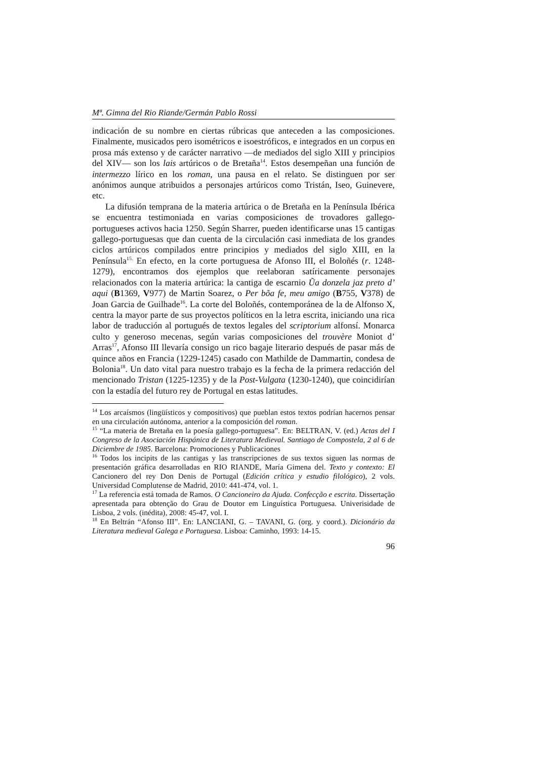Mª. Gimna del Rio Riande/Germán Pablo Rossi
indicación de su nombre en ciertas rúbricas que anteceden a las composiciones. Finalmente, musicados pero isométricos e isoestróficos, e integrados en un corpus en prosa más extenso y de carácter narrativo ―de mediados del siglo XIII y principios del XIV― son los lais artúricos o de Bretaña<sup>14</sup>. Estos desempeñan una función de intermezzo lírico en los roman, una pausa en el relato. Se distinguen por ser anónimos aunque atribuidos a personajes artúricos como Tristán, Iseo, Guinevere, etc.
La difusión temprana de la materia artúrica o de Bretaña en la Península Ibérica se encuentra testimoniada en varias composiciones de trovadores gallego-portugueses activos hacia 1250. Según Sharrer, pueden identificarse unas 15 cantigas gallego-portuguesas que dan cuenta de la circulación casi inmediata de los grandes ciclos artúricos compilados entre principios y mediados del siglo XIII, en la Península<sup>15.</sup> En efecto, en la corte portuguesa de Afonso III, el Boloñés (r. 1248-1279), encontramos dos ejemplos que reelaboran satíricamente personajes relacionados con la materia artúrica: la cantiga de escarnio Ũa donzela jaz preto d’ aqui (B1369, V977) de Martin Soarez, o Per bõa fe, meu amigo (B755, V378) de Joan Garcia de Guilhade<sup>16</sup>. La corte del Boloñés, contemporánea de la de Alfonso X, centra la mayor parte de sus proyectos políticos en la letra escrita, iniciando una rica labor de traducción al portugués de textos legales del scriptorium alfonsí. Monarca culto y generoso mecenas, según varias composiciones del trouvère Moniot d’ Arras<sup>17</sup>, Afonso III llevaría consigo un rico bagaje literario después de pasar más de quince años en Francia (1229-1245) casado con Mathilde de Dammartin, condesa de Bolonia<sup>18</sup>. Un dato vital para nuestro trabajo es la fecha de la primera redacción del mencionado Tristan (1225-1235) y de la Post-Vulgata (1230-1240), que coincidirían con la estadía del futuro rey de Portugal en estas latitudes.
<sup>14</sup> Los arcaísmos (lingüísticos y compositivos) que pueblan estos textos podrían hacernos pensar en una circulación autónoma, anterior a la composición del roman.
<sup>15</sup> “La materia de Bretaña en la poesía gallego-portuguesa”. En: BELTRAN, V. (ed.) Actas del I Congreso de la Asociación Hispánica de Literatura Medieval. Santiago de Compostela, 2 al 6 de Diciembre de 1985. Barcelona: Promociones y Publicaciones
<sup>16</sup> Todos los incipits de las cantigas y las transcripciones de sus textos siguen las normas de presentación gráfica desarrolladas en RIO RIANDE, María Gimena del. Texto y contexto: El Cancionero del rey Don Denis de Portugal (Edición crítica y estudio filológico), 2 vols. Universidad Complutense de Madrid, 2010: 441-474, vol. 1.
<sup>17</sup> La referencia está tomada de Ramos. O Cancioneiro da Ajuda. Confecção e escrita. Dissertação apresentada para obtenção do Grau de Doutor em Linguística Portuguesa. Univerisidade de Lisboa, 2 vols. (inédita), 2008: 45-47, vol. I.
<sup>18</sup> En Beltrán “Afonso III”. En: LANCIANI, G. – TAVANI, G. (org. y coord.). Dicionário da Literatura medieval Galega e Portuguesa. Lisboa: Caminho, 1993: 14-15.
96